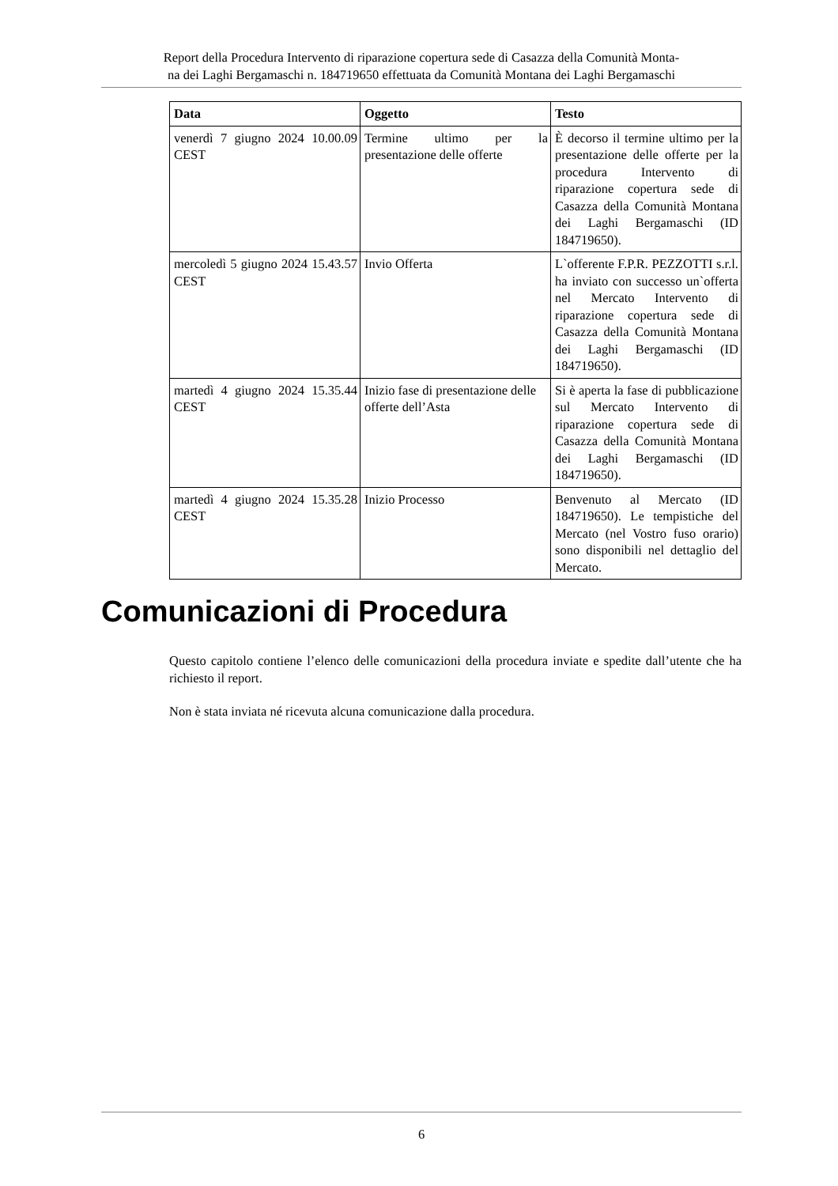Report della Procedura Intervento di riparazione copertura sede di Casazza della Comunità Monta-
na dei Laghi Bergamaschi n. 184719650 effettuata da Comunità Montana dei Laghi Bergamaschi
| Data | Oggetto | Testo |
| --- | --- | --- |
| venerdì 7 giugno 2024 10.00.09 CEST | Termine ultimo per la presentazione delle offerte | È decorso il termine ultimo per la presentazione delle offerte per la procedura Intervento di riparazione copertura sede di Casazza della Comunità Montana dei Laghi Bergamaschi (ID 184719650). |
| mercoledì 5 giugno 2024 15.43.57 CEST | Invio Offerta | L`offerente F.P.R. PEZZOTTI s.r.l. ha inviato con successo un`offerta nel Mercato Intervento di riparazione copertura sede di Casazza della Comunità Montana dei Laghi Bergamaschi (ID 184719650). |
| martedì 4 giugno 2024 15.35.44 CEST | Inizio fase di presentazione delle offerte dell’Asta | Si è aperta la fase di pubblicazione sul Mercato Intervento di riparazione copertura sede di Casazza della Comunità Montana dei Laghi Bergamaschi (ID 184719650). |
| martedì 4 giugno 2024 15.35.28 CEST | Inizio Processo | Benvenuto al Mercato (ID 184719650). Le tempistiche del Mercato (nel Vostro fuso orario) sono disponibili nel dettaglio del Mercato. |
Comunicazioni di Procedura
Questo capitolo contiene l’elenco delle comunicazioni della procedura inviate e spedite dall’utente che ha richiesto il report.
Non è stata inviata né ricevuta alcuna comunicazione dalla procedura.
6